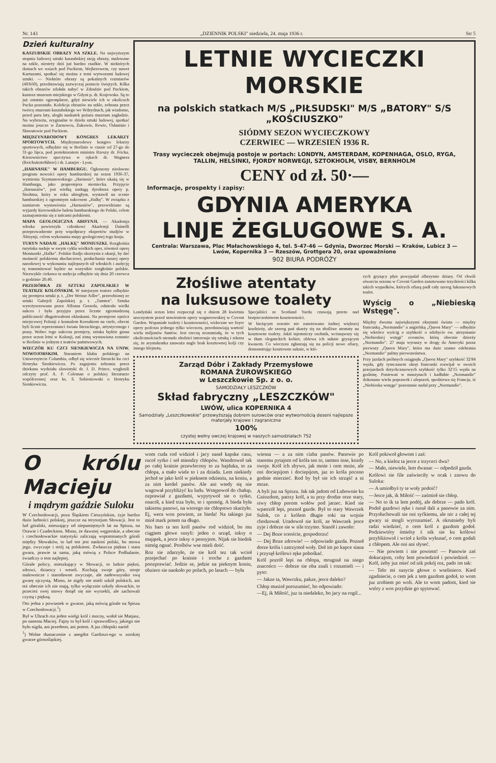Nr. 143 „DZIENNIK POLSKI" niedziela, 24. maja 1936 r. Str 5
Dzień kulturalny
KASZUBSKIE OBRAZY NA SZKLE. Na najwyższym stopniu ludowej sztuki kaszubskiej stoją obrazy, malowane na szkle, niestety dziś już bardzo rzadkie. W niektórych domach we wsiach pod Puckiem, Wejherowem, czy nawet Kartuzami, spotkać się można z temi wytworami ludowej sztuki. — Niektóre obrazy są pokaźnych rozmiarów (40X60), przedstawiają zazwyczaj postacie świętych. Kilka takich obrazów zdołała nabyć w Zdradzie pod Puckiem, kustosz muzeum miejskiego w Gdyni p. dr. Krajewska. Są to już ostatnie egzemplarze, gdyż niewiele ich w okolicach Pucka pozostało. Kolekcja obrazów na szkle, zebrana przez twórcę muzeum kaszubskiego we Wdzydzach, jak wiadomo, przed paru laty, uległa naskutek pożaru muzeum zagładzie. Na wybrzeżu, oryginalne te dzieła sztuki ludowej, spotkać można jeszcze w Żarnowcu, Żukowie, Rewie, Osłaninie i Sławutowie pod Puckiem.
MIĘDZYNARODOWY KONGRES LEKARZY SPORTOWYCH. Międzynarodowy kongres lekarzy sportowych, odbędzie się w Berlinie w czasie od 27-go do 31-go lipca, pod protektoratem ministra Rzeszy dr. Fricka. Kierownictwo spoczywa w rękach dr. Wagnera (Reichsärzteführer) i dr. Latarjet - Lyon.
„HARNASIE" W HAMBURGU. Ogłoszony niedawno program nowości opery hamburskiej na sezon 1936-37, wymienia Szymanowskiego „Harnasie", które ukażą się w Hamburgu, jako prapremjera niemiecka. Przyjęcie „Harnasiów", jest wielką zasługą dyrektora opery p. Strohma, który w roku ubiegłym, wystawił na scenie hamburskiej z ogromnym sukcesem „Halkę". W związku z zamiarem wystawienia „Harnasiów", przewidziane są wyjazdy kierowników baletu hamburskiego do Polski, celem zaznajomienia się z tańcami polskiemi.
MAPA GEOLOGICZNA ABISYNJI. — Akademja włoska powierzyła członkowi Akademji Dainelli przeprowadzenie przy współpracy ekspertów studjów w Abisynji, celem wykonania mapy geologicznej tego kraju.
TURYN NADAJE „HALKĘ" MONIUSZKI. Rozgłośnia turyńska nadaje w swym cyklu wielkich oper, również operę Moniuszki „Halke". Polskie Radjo skorzysta z okazji, by dać możność polskiemu słuchaczowi, posłuchania naszej opery narodowej w wykonaniu najlepszych sił włoskich i audycję tę transmitować będzie na wszystkie rozgłośnie polskie. Niezwykle ciekawa ta audycja odbędzie się dnia 20 czerwca o godzinie 20.40.
PRZERÓBKA ZE SZTUKI ZAPOLSKIEJ W TEATRZE KOLOŃSKIM. W tutejszym teatrze odbędzie się premjera sztuki p. t. „Der Weisse Adler", przerobionej ze sztuki Gabrjeli Zapolskiej p. t. „Tamten". Sztuka wyreżyserowana przez Alfonsa Gerarda, odniosła wielki sukces i była przyjęta przez licznie zgromadzoną publiczność długotrwałemi oklaskami. Na premjerze oprócz miejscowej Polonji z konsulem Korsakiem na czele, obecni byli liczni reprezentanci świata literackiego, artystycznego i prasy. Wobec tego sukcesu premjery, sztuka będzie grana przez sezon letni w Kolonji, zaś zimą wystawiona zostanie w Berlinie w jednym z teatrów państwowych.
WIECZÓR KU CZCI SIENKIEWICZA NA UNIW. NOWOJORSKIM. Staraniem klubu polskiego na Uniwersytecie Columbia, odbył się wieczór literacki ku czci Henryka Sienkiewicza. Po zagajeniu zebrania przez dziekana wydziału slawistyki dr. J. D. Prince, wygłosili odczyty prof. A. P. Coleman o polskiej literaturze współczesnej oraz ks. S. Sobieniowski o Henryku Sienkiewiczu.
LETNIE WYCIECZKI MORSKIE
na polskich statkach M/S „PIŁSUDSKI" M/S „BATORY" S/S „KOŚCIUSZKO"
SIÓDMY SEZON WYCIECZKOWY
CZERWIEC — WRZESIEŃ 1936 R.
Trasy wycieczek obejmują postoje w portach: LONDYN, AMSTERDAM, KOPENHAGA, OSLO, RYGA, TALLIN, HELSINKI, FJORDY NORWEGJI, SZTOKHOLM, VISBY, BERNHOLM
CENY od zł. 50·—
Informacje, prospekty i zapisy:
GDYNIA AMERYKA
LINJE ŻEGLUGOWE S. A.
Centrala: Warszawa, Plac Małachowskiego 4, tel. 5-47-46 — Gdynia, Dworzec Morski — Kraków, Lubicz 3 — Lwów, Kopernika 3 — Rzeszów, Grottgera 20, oraz upoważnione
902 BIURA PODRÓŻY
Złośliwe atentaty
na luksusowe toalety
Londyński sezon letni rozpoczął się z dniem 28 kwietnia uroczystem przed stawieniem opery wagnerowskiej w Covent Garden. Wspaniałe toalety i kosztowności, widoczne we foyer opery podczas jednego tylko wieczoru, przedstawiają wartość wielu miljonów funtów. Jest rzeczą zrozumiałą, że w tych okolicznościach niemało złodziei interesuje się sztuką i zdarza się, że arystokratka zauważa nagle brak kosztownej kolji czy innego klejnotu.
Specjaliści ze Scotland Yardu czuwają przeto nad bezpieczeństwem kosztowności.
W bieżącym sezonie nie zanotowano żadnej większej kradzieży, ale szereg pań skarży się na złośliwe atentaty na kosztowne toalety. Jakiś tajemniczy osobnik, wcisnąwszy się w tłum eleganckich kobiet, oblewa ich suknie gryzącym kwasem. Co wieczora zgłaszają się na policji nowe ofiary, demonstrując kosztowne suknie, w któ-
Zarząd Dóbr i Zakłady Przemysłowe
ROMANA ŻUROWSKIEGO
w Leszczkowie Sp. z o. o.
SAMODZIAŁY LESZCZKÓW
Skład fabryczny „LESZCZKÓW"
LWÓW, ulica KOPERNIKA 4
Samodziały „Leszczkowskie" przewyższają dobrem surowców oraz wytwornością deseni najlepsze materjały krajowe i zagraniczne
100%
czystej wełny owczej krajowej w naszych samodziałach 752
rych gryzący płyn powypalał olbrzymie dziury. Od chwili otwarcia sezonu w Covent Garden zanotowano trzydzieści kilka takich wypadków, których ofiarą padł cały szereg luksusowych toalet.
Wyścig o „Niebieską Wstęgę".
Między dwoma największymi okrętami świata — między francuską „Normandie" a angielską „Queen Mary" — odbędzie się wkrótce wyścig o szybkość o zdobycie ew. utrzymanie „Niebieskiej wstęgi" oceanów, którą obecnie dzierży „Normandie". 27 maja wyruszy w drogę do Ameryki poraz pierwszy „Queen Mary", która ma duże szanse odebrania „Normandie" palmy pierwszeństwa.
Przy jazdach próbnych osiągnęła „Queen Mary" szybkość 32'84 węzła, gdy tymczasem okręt francuski rozwijał w swoich przejazdach dotychczasowych szybkość tylko 32'15 węzła na godzinę. Ponieważ w maszynach i kadłubie „Normandie" dokonano wielu poprawek i ulepszeń, spodziewa się Francja, iż „Niebieska wstęga" pozostanie nadal przy „Normandie".
O królu Macieju
i mądrym gaździe Suloku
W Czechosłowacji, poza Śląskiem Cieszyńskim, żyje bardzo dużo ludności polskiej, jeszcze na terytorjum Słowacji. Jest to lud góralski, mieszający od niepamiętnych lat na Spiszu, na Orawie i Czadeckiem. Mimo, że dawniej węgierskie, a obecnie i czechosłowackie statystyki zaliczają wspominanych górali między Słowaków, to lud ten jest naskroś polski, bo mowa jego, zwyczaje i strój są polskiemi. Zwłaszcza piękna i stara gwara, prawie ta sama, jaką mówią z Polsce Podhalanie, świadczy o tem najlepiej.
Górale polscy, mieszkający w Słowacji, to ludzie piękni, zdrowi, dziarscy i weseli. Kochają swoje góry, stroje malownicze i starodawne zwyczaje, ale nadewszystko swą gwarę ojczystą. Mimo, że nigdy nie mieli szkół polskich, ani też obecnie ich nie mają, tylko wyłącznie szkoły słowackie, to przecież swej mowy dotąd się nie wyrzekli, ale zachowali czystą i piękną.
Oto jedna z powiastek w gwarze, jaką mówią górale na Spiszu w Czechosłowacji.<sup>1</sup>)
Był w Uhrach roz jeden wielgi król i mocny, wołoł sie Matjasz, po nasemu Maciej. Fajny to był król i sprawodliwy, jakiego nie było nigda, ani przedtem, ani potem. A juz chłopski naród
<sup>1</sup>) Wolne tłumaczenie z anegdot Gardoszi-ego w zorskiej gwarze górnośląskiej.
wom cuda rod widzioł i jacy naseł kapske casu, rucoł sytko i seł miendzy chłopów. Wandrowoł tak po całej krainie przewlecony to za hajduka, to za chłopa, a mało wiele to i za dziada. Lem niekiedy jechoł se jako król w pieknem odzieniu, na koniu, a za nim kerdel panów. Ale ani wtedy się nie wagował przybliżyć ku ludu. Wstępowoł do chałup, ozprawiał z gazdami, wypytywoł sie o sytko, onacół, a kied trza było, to i spomóg. A bieda była takiemu panowi, na wtorego sie chłopstwo skarżyło. Ej, wera won powiem, ze bieda! Na takiego juz mioł mark potem na długo.
Nis bars ta ten król panów rod widzioł, bo mu ciągiem głowe susyli: jeden o urząd, inksy o majątek, a jesce inksy o pensyjom. Nijak sie biedok nimóg ognać. Prośbów wse mieli dość.
Roz sie zdarzyło, że sie król tez tak wcioł przejechać po krainie i troche z gazdami poozprawiać. Jedzie se, jedzie na pieknym koniu, obziero sie naokoło po polach, po lasach — była
wiesna — a za nim cizba panów. Panowie po staremu pytajom od króla ten to, tamten inse, kozdy swoje. Król ich zbywo, jak może i cem może, ale oni dociepijom i dociepijom, jaz to króla poceno godnie mierzieć. Rod by był sie ich strząść a ni moze.
A byli juz na Spiszu. Jak tak jadom od Lubownie ku Gniozdom, patrzy król, a tu przy drodze orze stary, siwy chłop porom wołów pod jarzec. Kied sie wpatrzół lepi, poznoł gazde. Był to stary Wawrzek Sulok, co z królem długie roki na wojnie chodzował. Uradowoł sie król, ze Wawrzek jesce zyje i dobrze sie w sile trzymo. Stanół i zawoło:
— Dej Boze scenście, gospodorzu!
— Dej Boze zdrowie! — odpowiado gazda. Poznoł dorze króla i zatrzymoł woły. Doł im po kapce siana i przysęł królowi ręke pobośkać.
Król pozrół lepi na chłopa, mrugnuł na niego znacońco — dobrze sie oba znali i rozumieli — i pyto:
— Jakze ta, Wawrzku, pakze, jesce daleko?
Chłop musioł porozumieć, bo odpowiado:
—Ej, ik Miłość, juz ta niedaleko, bo jacy na rogil...
Król pokiwoł głowom i zaś:
— No, a kieloz ta jesce z trzyceci dwa?
— Mało, niewiele, lem dwanac — odpedził gazda.
Królowi sie file zaświeciły w ocak i znowu do Suloka:
— A umiołbyś ty te woły podoić?
—Jesce jak, ik Miłość — zaśmioł sie chłop.
— No to ik ta lem podój, ale dobrze — pado król. Podoł gazdowi ręke i rusuł dali a panowie za nim. Przysłuchowali sie oni syćkiemu, ale nic z całej tej gwary ni mogli wyrozumieć. A okrutnieby byli radzi wiedzieć, o cem król z gazdom godoł. Podziewtóry śmielsy ś nik sie ku królowi przybliżowoł i wcioł z króla wykusać, o cem godali z chłopem. Ale oni ani słyseć.
— Nie powiem i nie powiem! — Panowie zaś dokucajom, coby lem powiedzioł i powiedzioł. — Król, żeby juz mieć od nik pokój roz, pado im tak:
— Telo mi susycie głowe o wselinieco. Kied zgadniecie, o cem jek z tem gazdom godoł, to wom juz zrobiem po woli. Ale to wom padom, kied sie wtóry z wos przydzie go spytować.